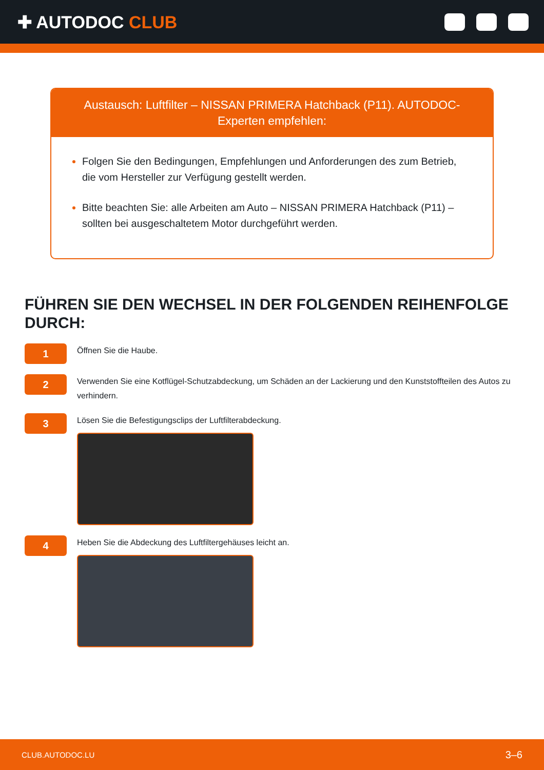✚ AUTODOC CLUB
Austausch: Luftfilter – NISSAN PRIMERA Hatchback (P11). AUTODOC-Experten empfehlen:
Folgen Sie den Bedingungen, Empfehlungen und Anforderungen des zum Betrieb, die vom Hersteller zur Verfügung gestellt werden.
Bitte beachten Sie: alle Arbeiten am Auto – NISSAN PRIMERA Hatchback (P11) – sollten bei ausgeschaltetem Motor durchgeführt werden.
FÜHREN SIE DEN WECHSEL IN DER FOLGENDEN REIHENFOLGE DURCH:
1
Öffnen Sie die Haube.
2
Verwenden Sie eine Kotflügel-Schutzabdeckung, um Schäden an der Lackierung und den Kunststoffteilen des Autos zu verhindern.
3
Lösen Sie die Befestigungsclips der Luftfilterabdeckung.
4
Heben Sie die Abdeckung des Luftfiltergehäuses leicht an.
CLUB.AUTODOC.LU 3–6